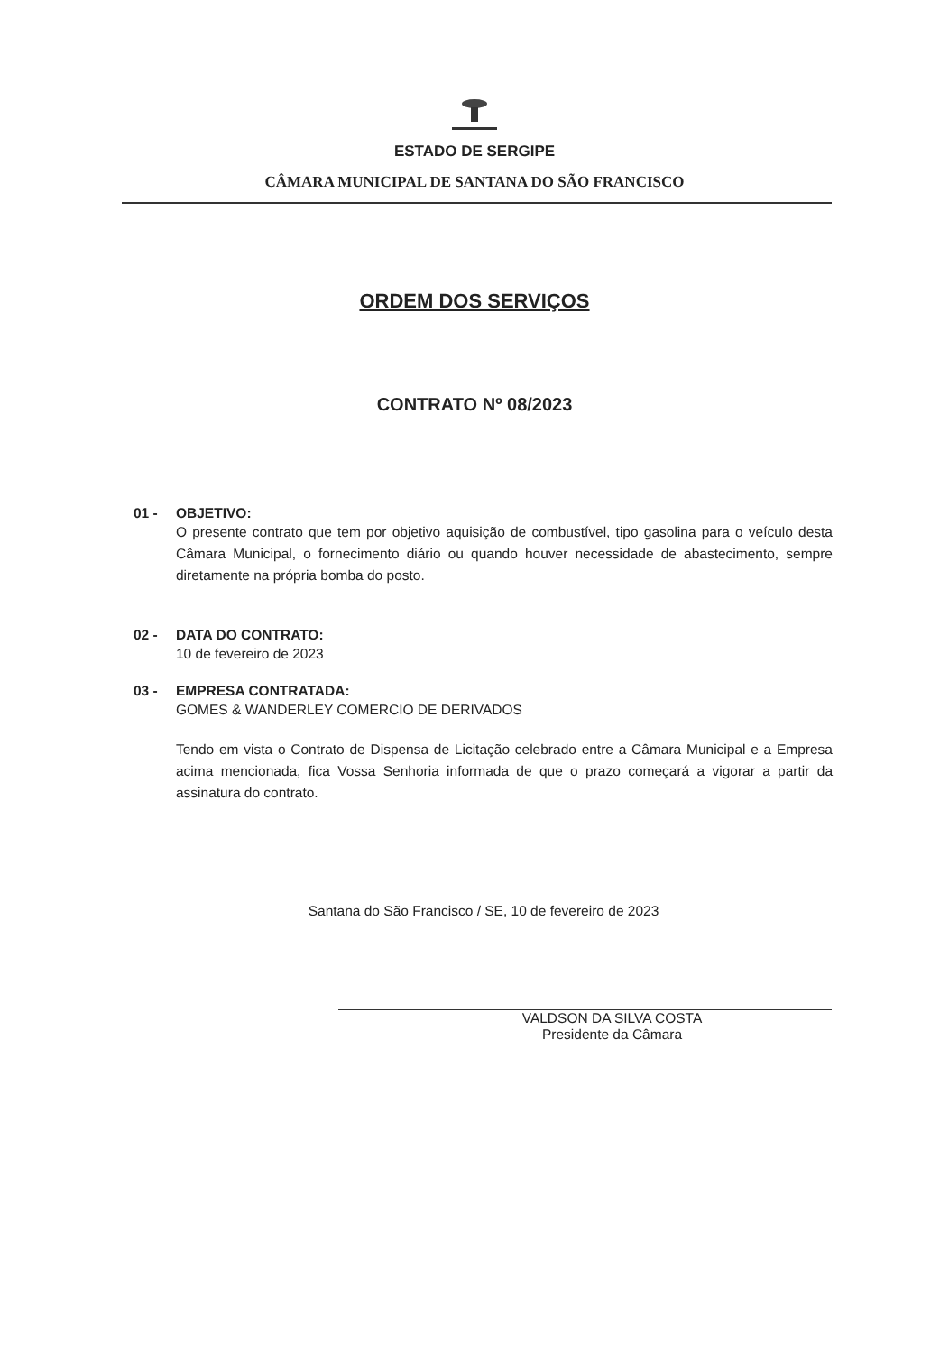ESTADO DE SERGIPE
CÂMARA MUNICIPAL DE SANTANA DO SÃO FRANCISCO
ORDEM DOS SERVIÇOS
CONTRATO Nº 08/2023
01 - OBJETIVO:
O presente contrato que tem por objetivo aquisição de combustível, tipo gasolina para o veículo desta Câmara Municipal, o fornecimento diário ou quando houver necessidade de abastecimento, sempre diretamente na própria bomba do posto.
02 - DATA DO CONTRATO:
10 de fevereiro de 2023
03 - EMPRESA CONTRATADA:
GOMES & WANDERLEY COMERCIO DE DERIVADOS
Tendo em vista o Contrato de Dispensa de Licitação celebrado entre a Câmara Municipal e a Empresa acima mencionada, fica Vossa Senhoria informada de que o prazo começará a vigorar a partir da assinatura do contrato.
Santana do São Francisco / SE, 10 de fevereiro de 2023
VALDSON DA SILVA COSTA
Presidente da Câmara